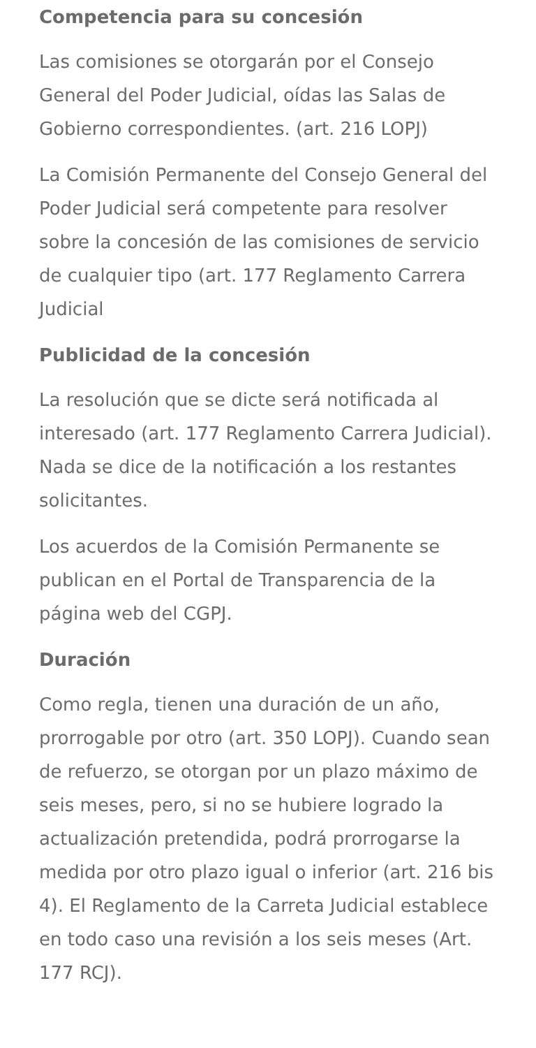Competencia para su concesión
Las comisiones se otorgarán por el Consejo General del Poder Judicial, oídas las Salas de Gobierno correspondientes. (art. 216 LOPJ)
La Comisión Permanente del Consejo General del Poder Judicial será competente para resolver sobre la concesión de las comisiones de servicio de cualquier tipo (art. 177 Reglamento Carrera Judicial
Publicidad de la concesión
La resolución que se dicte será notificada al interesado (art. 177 Reglamento Carrera Judicial). Nada se dice de la notificación a los restantes solicitantes.
Los acuerdos de la Comisión Permanente se publican en el Portal de Transparencia de la página web del CGPJ.
Duración
Como regla, tienen una duración de un año, prorrogable por otro (art. 350 LOPJ). Cuando sean de refuerzo, se otorgan por un plazo máximo de seis meses, pero, si no se hubiere logrado la actualización pretendida, podrá prorrogarse la medida por otro plazo igual o inferior (art. 216 bis 4). El Reglamento de la Carreta Judicial establece en todo caso una revisión a los seis meses (Art. 177 RCJ).